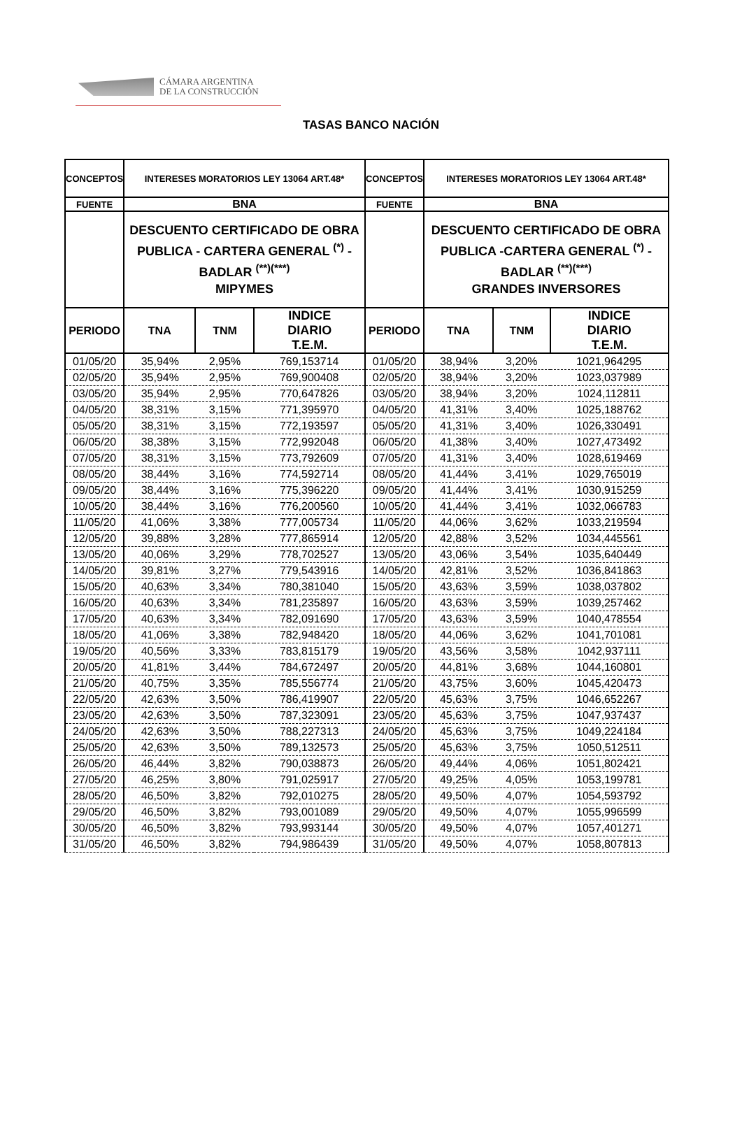CÁMARA ARGENTINA
DE LA CONSTRUCCIÓN
TASAS BANCO NACIÓN
| CONCEPTOS | INTERESES MORATORIOS LEY 13064 ART.48* | | | CONCEPTOS | INTERESES MORATORIOS LEY 13064 ART.48* | | |
| --- | --- | --- | --- | --- | --- | --- | --- |
| FUENTE | BNA | | | FUENTE | BNA | | |
| | DESCUENTO CERTIFICADO DE OBRA PUBLICA - CARTERA GENERAL <sup>(*)</sup> - BADLAR <sup>(**)(***)</sup> MIPYMES | | | | DESCUENTO CERTIFICADO DE OBRA PUBLICA -CARTERA GENERAL <sup>(*)</sup> - BADLAR <sup>(**)(***)</sup> GRANDES INVERSORES | | |
| PERIODO | TNA | TNM | INDICE DIARIO T.E.M. | PERIODO | TNA | TNM | INDICE DIARIO T.E.M. |
| 01/05/20 | 35,94% | 2,95% | 769,153714 | 01/05/20 | 38,94% | 3,20% | 1021,964295 |
| 02/05/20 | 35,94% | 2,95% | 769,900408 | 02/05/20 | 38,94% | 3,20% | 1023,037989 |
| 03/05/20 | 35,94% | 2,95% | 770,647826 | 03/05/20 | 38,94% | 3,20% | 1024,112811 |
| 04/05/20 | 38,31% | 3,15% | 771,395970 | 04/05/20 | 41,31% | 3,40% | 1025,188762 |
| 05/05/20 | 38,31% | 3,15% | 772,193597 | 05/05/20 | 41,31% | 3,40% | 1026,330491 |
| 06/05/20 | 38,38% | 3,15% | 772,992048 | 06/05/20 | 41,38% | 3,40% | 1027,473492 |
| 07/05/20 | 38,31% | 3,15% | 773,792609 | 07/05/20 | 41,31% | 3,40% | 1028,619469 |
| 08/05/20 | 38,44% | 3,16% | 774,592714 | 08/05/20 | 41,44% | 3,41% | 1029,765019 |
| 09/05/20 | 38,44% | 3,16% | 775,396220 | 09/05/20 | 41,44% | 3,41% | 1030,915259 |
| 10/05/20 | 38,44% | 3,16% | 776,200560 | 10/05/20 | 41,44% | 3,41% | 1032,066783 |
| 11/05/20 | 41,06% | 3,38% | 777,005734 | 11/05/20 | 44,06% | 3,62% | 1033,219594 |
| 12/05/20 | 39,88% | 3,28% | 777,865914 | 12/05/20 | 42,88% | 3,52% | 1034,445561 |
| 13/05/20 | 40,06% | 3,29% | 778,702527 | 13/05/20 | 43,06% | 3,54% | 1035,640449 |
| 14/05/20 | 39,81% | 3,27% | 779,543916 | 14/05/20 | 42,81% | 3,52% | 1036,841863 |
| 15/05/20 | 40,63% | 3,34% | 780,381040 | 15/05/20 | 43,63% | 3,59% | 1038,037802 |
| 16/05/20 | 40,63% | 3,34% | 781,235897 | 16/05/20 | 43,63% | 3,59% | 1039,257462 |
| 17/05/20 | 40,63% | 3,34% | 782,091690 | 17/05/20 | 43,63% | 3,59% | 1040,478554 |
| 18/05/20 | 41,06% | 3,38% | 782,948420 | 18/05/20 | 44,06% | 3,62% | 1041,701081 |
| 19/05/20 | 40,56% | 3,33% | 783,815179 | 19/05/20 | 43,56% | 3,58% | 1042,937111 |
| 20/05/20 | 41,81% | 3,44% | 784,672497 | 20/05/20 | 44,81% | 3,68% | 1044,160801 |
| 21/05/20 | 40,75% | 3,35% | 785,556774 | 21/05/20 | 43,75% | 3,60% | 1045,420473 |
| 22/05/20 | 42,63% | 3,50% | 786,419907 | 22/05/20 | 45,63% | 3,75% | 1046,652267 |
| 23/05/20 | 42,63% | 3,50% | 787,323091 | 23/05/20 | 45,63% | 3,75% | 1047,937437 |
| 24/05/20 | 42,63% | 3,50% | 788,227313 | 24/05/20 | 45,63% | 3,75% | 1049,224184 |
| 25/05/20 | 42,63% | 3,50% | 789,132573 | 25/05/20 | 45,63% | 3,75% | 1050,512511 |
| 26/05/20 | 46,44% | 3,82% | 790,038873 | 26/05/20 | 49,44% | 4,06% | 1051,802421 |
| 27/05/20 | 46,25% | 3,80% | 791,025917 | 27/05/20 | 49,25% | 4,05% | 1053,199781 |
| 28/05/20 | 46,50% | 3,82% | 792,010275 | 28/05/20 | 49,50% | 4,07% | 1054,593792 |
| 29/05/20 | 46,50% | 3,82% | 793,001089 | 29/05/20 | 49,50% | 4,07% | 1055,996599 |
| 30/05/20 | 46,50% | 3,82% | 793,993144 | 30/05/20 | 49,50% | 4,07% | 1057,401271 |
| 31/05/20 | 46,50% | 3,82% | 794,986439 | 31/05/20 | 49,50% | 4,07% | 1058,807813 |